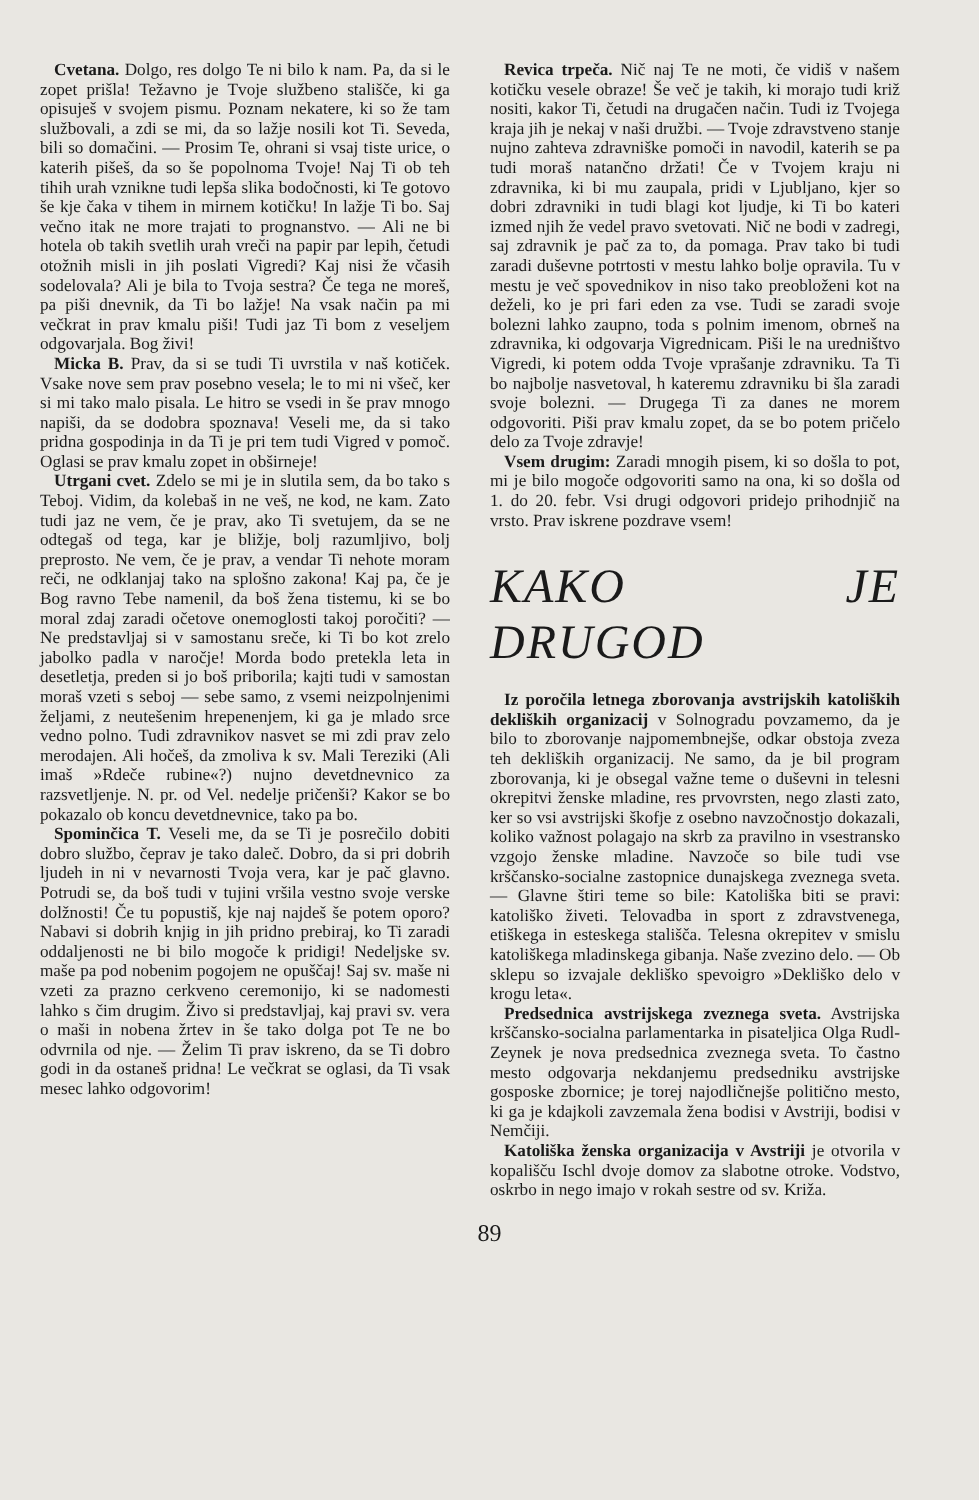Cvetana. Dolgo, res dolgo Te ni bilo k nam. Pa, da si le zopet prišla! Težavno je Tvoje službeno stališče, ki ga opisuješ v svojem pismu. Poznam nekatere, ki so že tam službovali, a zdi se mi, da so lažje nosili kot Ti. Seveda, bili so domačini. — Prosim Te, ohrani si vsaj tiste urice, o katerih pišeš, da so še popolnoma Tvoje! Naj Ti ob teh tihih urah vznikne tudi lepša slika bodočnosti, ki Te gotovo še kje čaka v tihem in mirnem kotičku! In lažje Ti bo. Saj večno itak ne more trajati to prognanstvo. — Ali ne bi hotela ob takih svetlih urah vreči na papir par lepih, četudi otožnih misli in jih poslati Vigredi? Kaj nisi že včasih sodelovala? Ali je bila to Tvoja sestra? Če tega ne moreš, pa piši dnevnik, da Ti bo lažje! Na vsak način pa mi večkrat in prav kmalu piši! Tudi jaz Ti bom z veseljem odgovarjala. Bog živi!
Micka B. Prav, da si se tudi Ti uvrstila v naš kotiček. Vsake nove sem prav posebno vesela; le to mi ni všeč, ker si mi tako malo pisala. Le hitro se vsedi in še prav mnogo napiši, da se dodobra spoznava! Veseli me, da si tako pridna gospodinja in da Ti je pri tem tudi Vigred v pomoč. Oglasi se prav kmalu zopet in obširneje!
Utrgani cvet. Zdelo se mi je in slutila sem, da bo tako s Teboj. Vidim, da kolebaš in ne veš, ne kod, ne kam. Zato tudi jaz ne vem, če je prav, ako Ti svetujem, da se ne odtegaš od tega, kar je bližje, bolj razumljivo, bolj preprosto. Ne vem, če je prav, a vendar Ti nehote moram reči, ne odklanjaj tako na splošno zakona! Kaj pa, če je Bog ravno Tebe namenil, da boš žena tistemu, ki se bo moral zdaj zaradi očetove onemoglosti takoj poročiti? — Ne predstavljaj si v samostanu sreče, ki Ti bo kot zrelo jabolko padla v naročje! Morda bodo pretekla leta in desetletja, preden si jo boš priborila; kajti tudi v samostan moraš vzeti s seboj — sebe samo, z vsemi neizpolnjenimi željami, z neutešenim hrepenenjem, ki ga je mlado srce vedno polno. Tudi zdravnikov nasvet se mi zdi prav zelo merodajen. Ali hočeš, da zmoliva k sv. Mali Tereziki (Ali imaš »Rdeče rubine«?) nujno devetdnevnico za razsvetljenje. N. pr. od Vel. nedelje pričenši? Kakor se bo pokazalo ob koncu devetdnevnice, tako pa bo.
Spominčica T. Veseli me, da se Ti je posrečilo dobiti dobro službo, čeprav je tako daleč. Dobro, da si pri dobrih ljudeh in ni v nevarnosti Tvoja vera, kar je pač glavno. Potrudi se, da boš tudi v tujini vršila vestno svoje verske dolžnosti! Če tu popustiš, kje naj najdeš še potem oporo? Nabavi si dobrih knjig in jih pridno prebiraj, ko Ti zaradi oddaljenosti ne bi bilo mogoče k pridigi! Nedeljske sv. maše pa pod nobenim pogojem ne opuščaj! Saj sv. maše ni vzeti za prazno cerkveno ceremonijo, ki se nadomesti lahko s čim drugim. Živo si predstavljaj, kaj pravi sv. vera o maši in nobena žrtev in še tako dolga pot Te ne bo odvrnila od nje. — Želim Ti prav iskreno, da se Ti dobro godi in da ostaneš pridna! Le večkrat se oglasi, da Ti vsak mesec lahko odgovorim!
Revica trpeča. Nič naj Te ne moti, če vidiš v našem kotičku vesele obraze! Še več je takih, ki morajo tudi križ nositi, kakor Ti, četudi na drugačen način. Tudi iz Tvojega kraja jih je nekaj v naši družbi. — Tvoje zdravstveno stanje nujno zahteva zdravniške pomoči in navodil, katerih se pa tudi moraš natančno držati! Če v Tvojem kraju ni zdravnika, ki bi mu zaupala, pridi v Ljubljano, kjer so dobri zdravniki in tudi blagi kot ljudje, ki Ti bo kateri izmed njih že vedel pravo svetovati. Nič ne bodi v zadregi, saj zdravnik je pač za to, da pomaga. Prav tako bi tudi zaradi duševne potrtosti v mestu lahko bolje opravila. Tu v mestu je več spovednikov in niso tako preobloženi kot na deželi, ko je pri fari eden za vse. Tudi se zaradi svoje bolezni lahko zaupno, toda s polnim imenom, obrneš na zdravnika, ki odgovarja Vigrednicam. Piši le na uredništvo Vigredi, ki potem odda Tvoje vprašanje zdravniku. Ta Ti bo najbolje nasvetoval, h kateremu zdravniku bi šla zaradi svoje bolezni. — Drugega Ti za danes ne morem odgovoriti. Piši prav kmalu zopet, da se bo potem pričelo delo za Tvoje zdravje!
Vsem drugim: Zaradi mnogih pisem, ki so došla to pot, mi je bilo mogoče odgovoriti samo na ona, ki so došla od 1. do 20. febr. Vsi drugi odgovori pridejo prihodnjič na vrsto. Prav iskrene pozdrave vsem!
KAKO JE DRUGOD
Iz poročila letnega zborovanja avstrijskih katoliških dekliških organizacij v Solnogradu povzamemo, da je bilo to zborovanje najpomembnejše, odkar obstoja zveza teh dekliških organizacij. Ne samo, da je bil program zborovanja, ki je obsegal važne teme o duševni in telesni okrepitvi ženske mladine, res prvovrsten, nego zlasti zato, ker so vsi avstrijski škofje z osebno navzočnostjo dokazali, koliko važnost polagajo na skrb za pravilno in vsestransko vzgojo ženske mladine. Navzoče so bile tudi vse krščansko-socialne zastopnice dunajskega zveznega sveta. — Glavne štiri teme so bile: Katoliška biti se pravi: katoliško živeti. Telovadba in sport z zdravstvenega, etiškega in esteskega stališča. Telesna okrepitev v smislu katoliškega mladinskega gibanja. Naše zvezino delo. — Ob sklepu so izvajale dekliško spevoigro »Dekliško delo v krogu leta«.
Predsednica avstrijskega zveznega sveta. Avstrijska krščansko-socialna parlamentarka in pisateljica Olga Rudl-Zeynek je nova predsednica zveznega sveta. To častno mesto odgovarja nekdanjemu predsedniku avstrijske gosposke zbornice; je torej najodličnejše politično mesto, ki ga je kdajkoli zavzemala žena bodisi v Avstriji, bodisi v Nemčiji.
Katoliška ženska organizacija v Avstriji je otvorila v kopališču Ischl dvoje domov za slabotne otroke. Vodstvo, oskrbo in nego imajo v rokah sestre od sv. Križa.
89